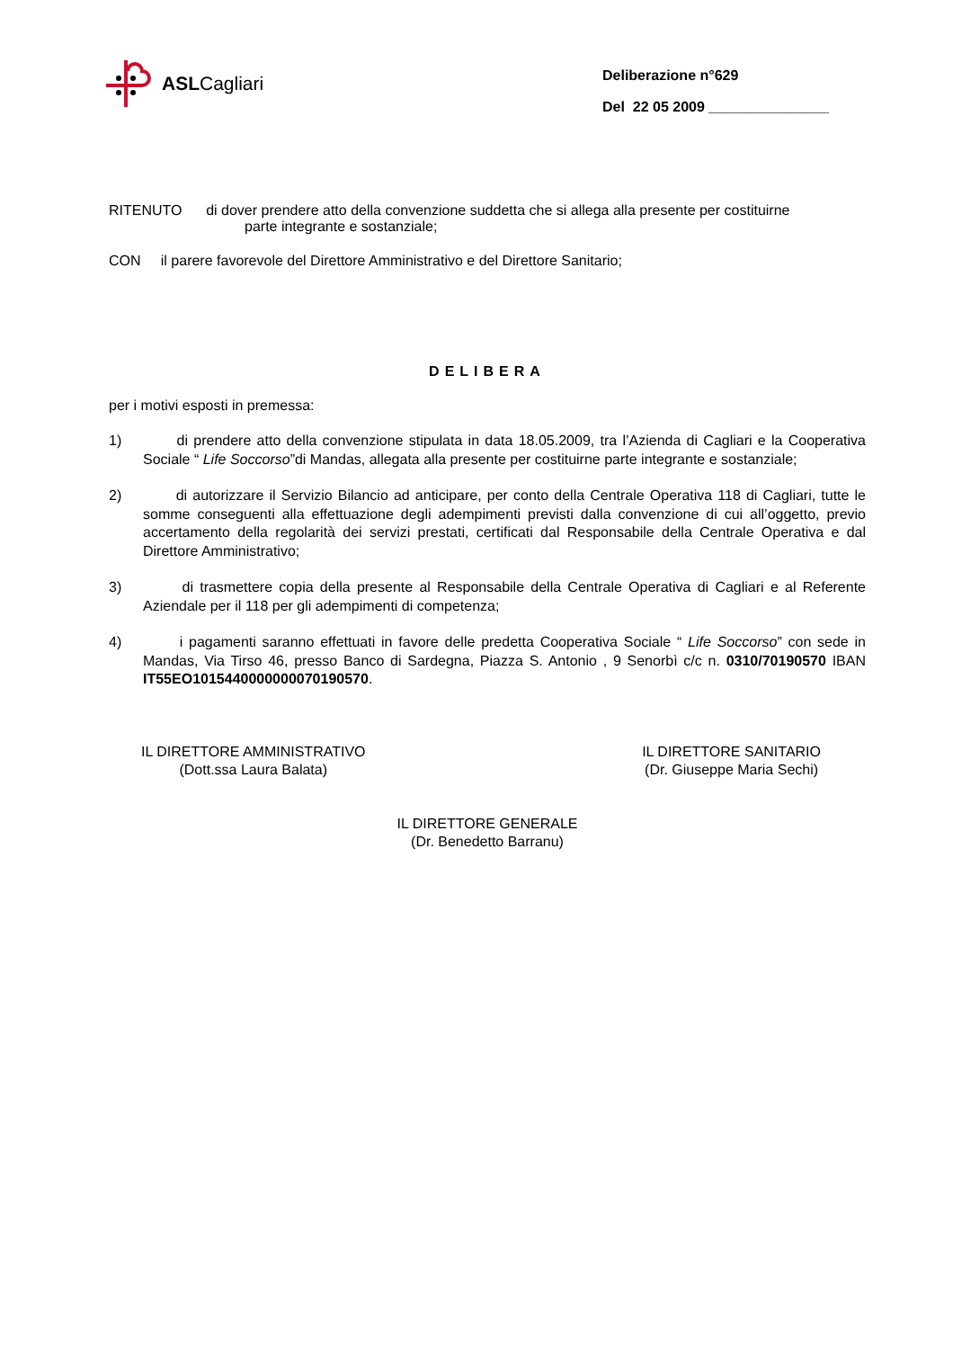ASLCagliari
Deliberazione n°629
Del 22 05 2009 _______________
RITENUTO di dover prendere atto della convenzione suddetta che si allega alla presente per costituirne
parte integrante e sostanziale;
CON il parere favorevole del Direttore Amministrativo e del Direttore Sanitario;
DELIBERA
per i motivi esposti in premessa:
1) di prendere atto della convenzione stipulata in data 18.05.2009, tra l’Azienda di Cagliari e la Cooperativa Sociale “ Life Soccorso”di Mandas, allegata alla presente per costituirne parte integrante e sostanziale;
2) di autorizzare il Servizio Bilancio ad anticipare, per conto della Centrale Operativa 118 di Cagliari, tutte le somme conseguenti alla effettuazione degli adempimenti previsti dalla convenzione di cui all’oggetto, previo accertamento della regolarità dei servizi prestati, certificati dal Responsabile della Centrale Operativa e dal Direttore Amministrativo;
3) di trasmettere copia della presente al Responsabile della Centrale Operativa di Cagliari e al Referente Aziendale per il 118 per gli adempimenti di competenza;
4) i pagamenti saranno effettuati in favore delle predetta Cooperativa Sociale “ Life Soccorso” con sede in Mandas, Via Tirso 46, presso Banco di Sardegna, Piazza S. Antonio , 9 Senorbì c/c n. 0310/70190570 IBAN IT55EO1015440000000070190570.
IL DIRETTORE AMMINISTRATIVO
(Dott.ssa Laura Balata)
IL DIRETTORE SANITARIO
(Dr. Giuseppe Maria Sechi)
IL DIRETTORE GENERALE
(Dr. Benedetto Barranu)